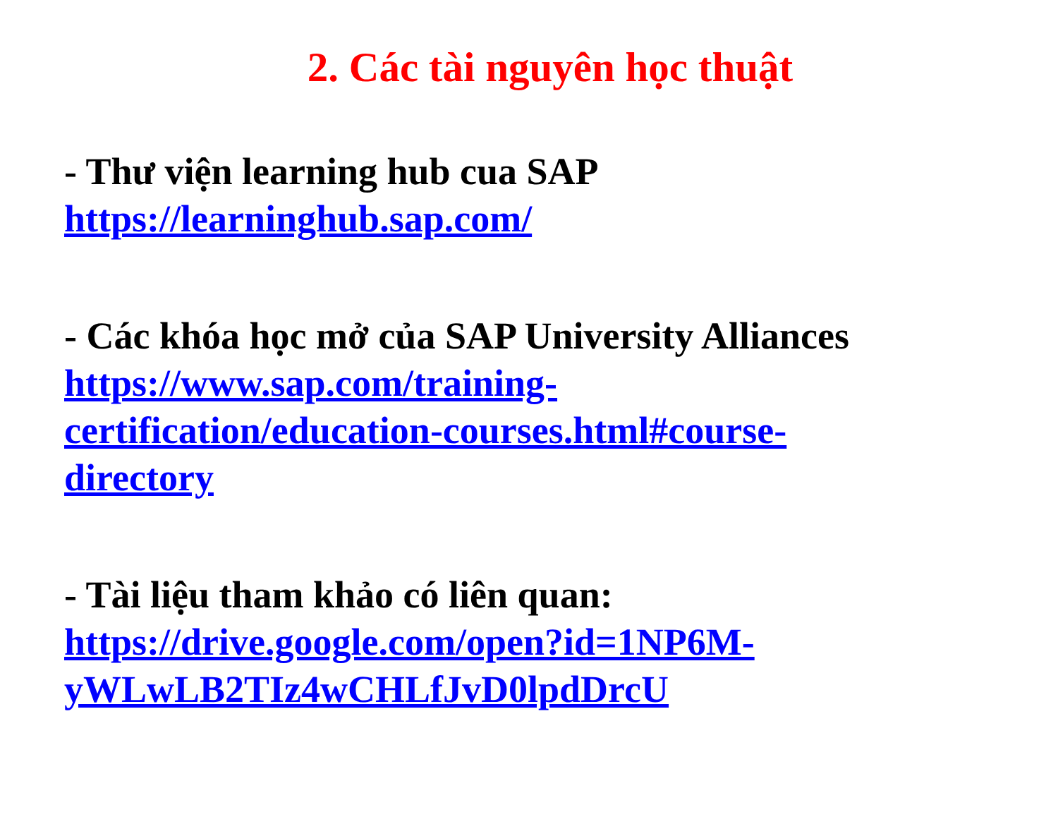2. Các tài nguyên học thuật
- Thư viện learning hub cua SAP
https://learninghub.sap.com/
- Các khóa học mở của SAP University Alliances
https://www.sap.com/training-
certification/education-courses.html#course-
directory
- Tài liệu tham khảo có liên quan:
https://drive.google.com/open?id=1NP6M-
yWLwLB2TIz4wCHLfJvD0lpdDrcU